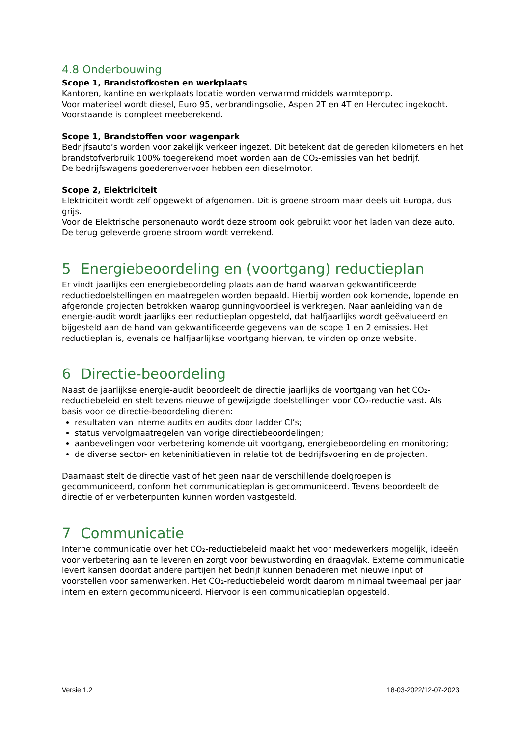4.8 Onderbouwing
Scope 1, Brandstofkosten en werkplaats
Kantoren, kantine en werkplaats locatie worden verwarmd middels warmtepomp.
Voor materieel wordt diesel, Euro 95, verbrandingsolie, Aspen 2T en 4T en Hercutec ingekocht. Voorstaande is compleet meeberekend.
Scope 1, Brandstoffen voor wagenpark
Bedrijfsauto’s worden voor zakelijk verkeer ingezet. Dit betekent dat de gereden kilometers en het brandstofverbruik 100% toegerekend moet worden aan de CO₂-emissies van het bedrijf.
De bedrijfswagens goederenvervoer hebben een dieselmotor.
Scope 2, Elektriciteit
Elektriciteit wordt zelf opgewekt of afgenomen. Dit is groene stroom maar deels uit Europa, dus grijs.
Voor de Elektrische personenauto wordt deze stroom ook gebruikt voor het laden van deze auto.
De terug geleverde groene stroom wordt verrekend.
5 Energiebeoordeling en (voortgang) reductieplan
Er vindt jaarlijks een energiebeoordeling plaats aan de hand waarvan gekwantificeerde reductiedoelstellingen en maatregelen worden bepaald. Hierbij worden ook komende, lopende en afgeronde projecten betrokken waarop gunningvoordeel is verkregen. Naar aanleiding van de energie-audit wordt jaarlijks een reductieplan opgesteld, dat halfjaarlijks wordt geëvalueerd en bijgesteld aan de hand van gekwantificeerde gegevens van de scope 1 en 2 emissies. Het reductieplan is, evenals de halfjaarlijkse voortgang hiervan, te vinden op onze website.
6 Directie-beoordeling
Naast de jaarlijkse energie-audit beoordeelt de directie jaarlijks de voortgang van het CO₂-reductiebeleid en stelt tevens nieuwe of gewijzigde doelstellingen voor CO₂-reductie vast. Als basis voor de directie-beoordeling dienen:
resultaten van interne audits en audits door ladder CI’s;
status vervolgmaatregelen van vorige directiebeoordelingen;
aanbevelingen voor verbetering komende uit voortgang, energiebeoordeling en monitoring;
de diverse sector- en keteninitiatieven in relatie tot de bedrijfsvoering en de projecten.
Daarnaast stelt de directie vast of het geen naar de verschillende doelgroepen is gecommuniceerd, conform het communicatieplan is gecommuniceerd. Tevens beoordeelt de directie of er verbeterpunten kunnen worden vastgesteld.
7 Communicatie
Interne communicatie over het CO₂-reductiebeleid maakt het voor medewerkers mogelijk, ideeën voor verbetering aan te leveren en zorgt voor bewustwording en draagvlak. Externe communicatie levert kansen doordat andere partijen het bedrijf kunnen benaderen met nieuwe input of voorstellen voor samenwerken. Het CO₂-reductiebeleid wordt daarom minimaal tweemaal per jaar intern en extern gecommuniceerd. Hiervoor is een communicatieplan opgesteld.
Versie 1.2 18-03-2022/12-07-2023